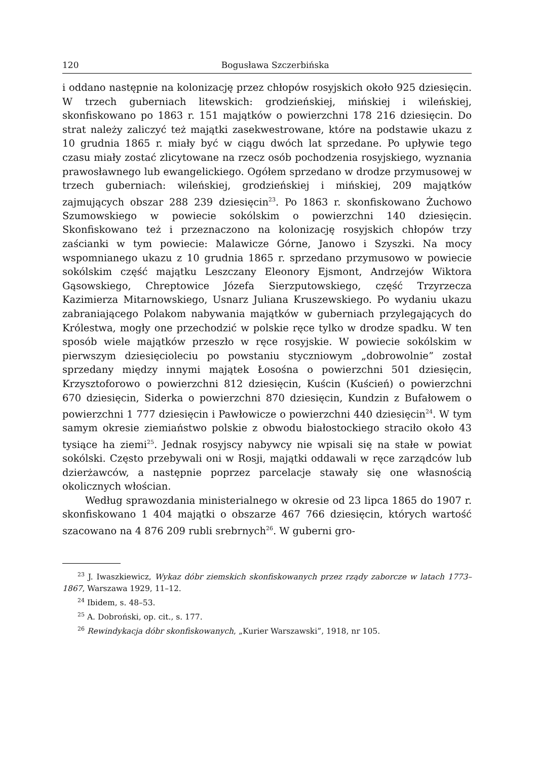120 Bogusława Szczerbińska
i oddano następnie na kolonizację przez chłopów rosyjskich około 925 dziesięcin. W trzech guberniach litewskich: grodzieńskiej, mińskiej i wileńskiej, skonfiskowano po 1863 r. 151 majątków o powierzchni 178 216 dziesięcin. Do strat należy zaliczyć też majątki zasekwestrowane, które na podstawie ukazu z 10 grudnia 1865 r. miały być w ciągu dwóch lat sprzedane. Po upływie tego czasu miały zostać zlicytowane na rzecz osób pochodzenia rosyjskiego, wyznania prawosławnego lub ewangelickiego. Ogółem sprzedano w drodze przymusowej w trzech guberniach: wileńskiej, grodzieńskiej i mińskiej, 209 majątków zajmujących obszar 288 239 dziesięcin<sup>23</sup>. Po 1863 r. skonfiskowano Żuchowo Szumowskiego w powiecie sokólskim o powierzchni 140 dziesięcin. Skonfiskowano też i przeznaczono na kolonizację rosyjskich chłopów trzy zaścianki w tym powiecie: Malawicze Górne, Janowo i Szyszki. Na mocy wspomnianego ukazu z 10 grudnia 1865 r. sprzedano przymusowo w powiecie sokólskim część majątku Leszczany Eleonory Ejsmont, Andrzejów Wiktora Gąsowskiego, Chreptowice Józefa Sierzputowskiego, część Trzyrzecza Kazimierza Mitarnowskiego, Usnarz Juliana Kruszewskiego. Po wydaniu ukazu zabraniającego Polakom nabywania majątków w guberniach przylegających do Królestwa, mogły one przechodzić w polskie ręce tylko w drodze spadku. W ten sposób wiele majątków przeszło w ręce rosyjskie. W powiecie sokólskim w pierwszym dziesięcioleciu po powstaniu styczniowym „dobrowolnie” został sprzedany między innymi majątek Łosośna o powierzchni 501 dziesięcin, Krzysztoforowo o powierzchni 812 dziesięcin, Kuścin (Kuścień) o powierzchni 670 dziesięcin, Siderka o powierzchni 870 dziesięcin, Kundzin z Bufałowem o powierzchni 1 777 dziesięcin i Pawłowicze o powierzchni 440 dziesięcin<sup>24</sup>. W tym samym okresie ziemiaństwo polskie z obwodu białostockiego straciło około 43 tysiące ha ziemi<sup>25</sup>. Jednak rosyjscy nabywcy nie wpisali się na stałe w powiat sokólski. Często przebywali oni w Rosji, majątki oddawali w ręce zarządców lub dzierżawców, a następnie poprzez parcelacje stawały się one własnością okolicznych włościan.
Według sprawozdania ministerialnego w okresie od 23 lipca 1865 do 1907 r. skonfiskowano 1 404 majątki o obszarze 467 766 dziesięcin, których wartość szacowano na 4 876 209 rubli srebrnych<sup>26</sup>. W guberni gro-
<sup>23</sup> J. Iwaszkiewicz, Wykaz dóbr ziemskich skonfiskowanych przez rządy zaborcze w latach 1773–1867, Warszawa 1929, 11–12.
<sup>24</sup> Ibidem, s. 48–53.
<sup>25</sup> A. Dobroński, op. cit., s. 177.
<sup>26</sup> Rewindykacja dóbr skonfiskowanych, „Kurier Warszawski”, 1918, nr 105.